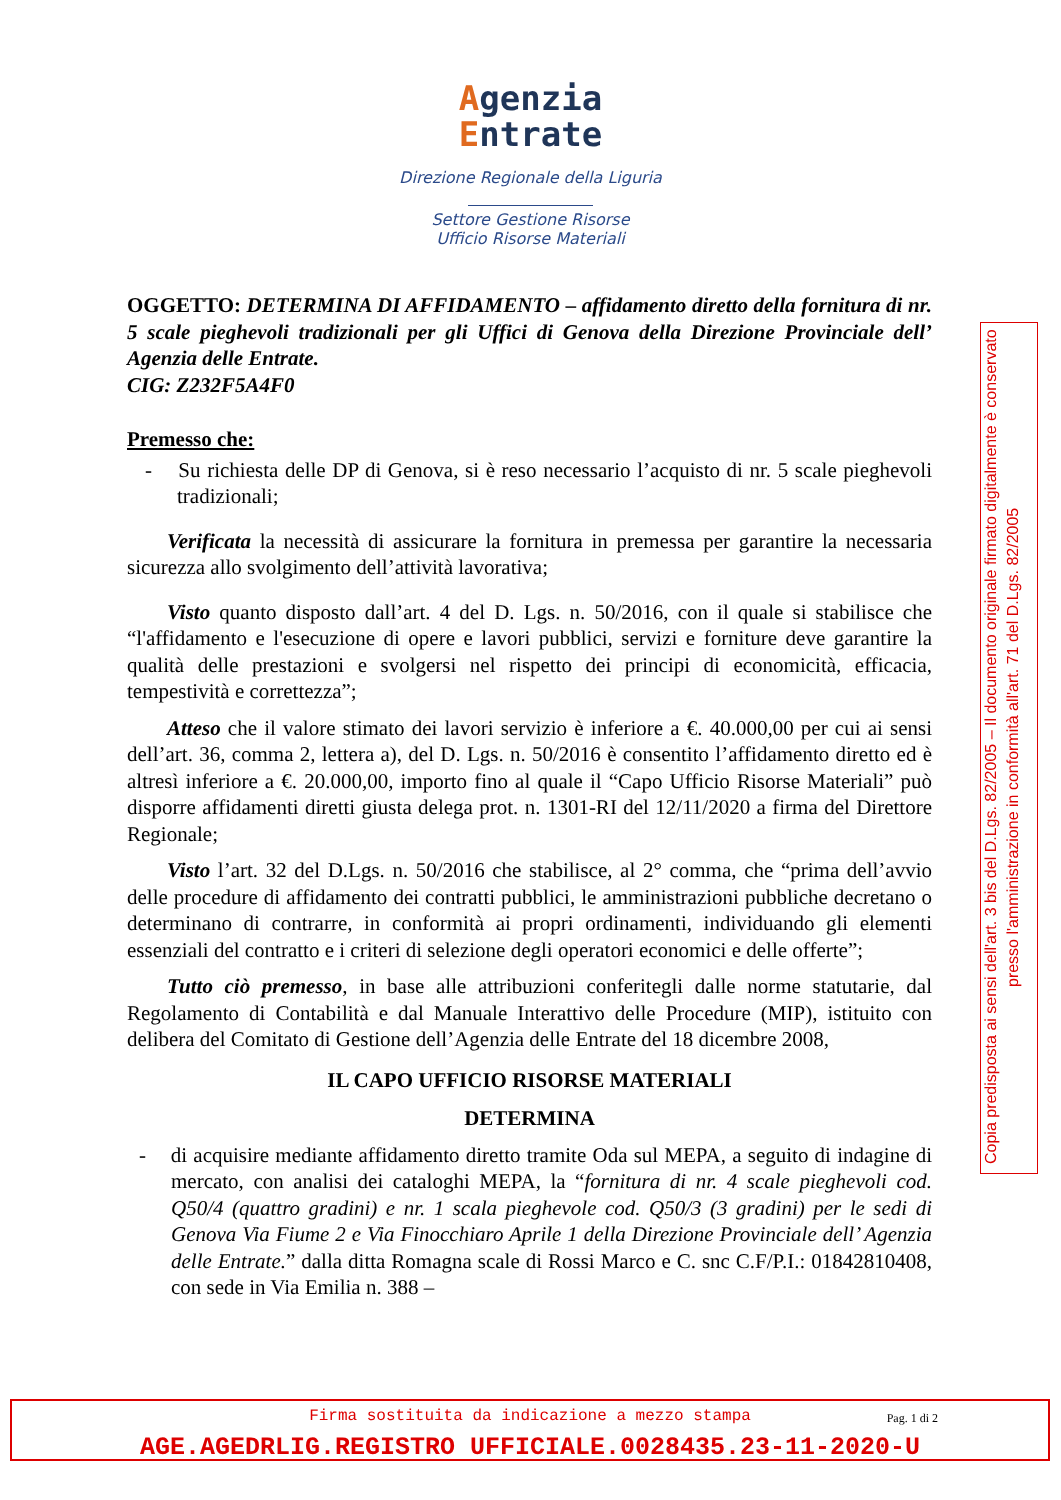Agenzia
Entrate
Direzione Regionale della Liguria
Settore Gestione Risorse
Ufficio Risorse Materiali
OGGETTO: DETERMINA DI AFFIDAMENTO – affidamento diretto della fornitura di nr. 5 scale pieghevoli tradizionali per gli Uffici di Genova della Direzione Provinciale dell’ Agenzia delle Entrate.
CIG: Z232F5A4F0
Premesso che:
- Su richiesta delle DP di Genova, si è reso necessario l’acquisto di nr. 5 scale pieghevoli tradizionali;
Verificata la necessità di assicurare la fornitura in premessa per garantire la necessaria sicurezza allo svolgimento dell’attività lavorativa;
Visto quanto disposto dall’art. 4 del D. Lgs. n. 50/2016, con il quale si stabilisce che “l'affidamento e l'esecuzione di opere e lavori pubblici, servizi e forniture deve garantire la qualità delle prestazioni e svolgersi nel rispetto dei principi di economicità, efficacia, tempestività e correttezza”;
Atteso che il valore stimato dei lavori servizio è inferiore a €. 40.000,00 per cui ai sensi dell’art. 36, comma 2, lettera a), del D. Lgs. n. 50/2016 è consentito l’affidamento diretto ed è altresì inferiore a €. 20.000,00, importo fino al quale il “Capo Ufficio Risorse Materiali” può disporre affidamenti diretti giusta delega prot. n. 1301-RI del 12/11/2020 a firma del Direttore Regionale;
Visto l’art. 32 del D.Lgs. n. 50/2016 che stabilisce, al 2° comma, che “prima dell’avvio delle procedure di affidamento dei contratti pubblici, le amministrazioni pubbliche decretano o determinano di contrarre, in conformità ai propri ordinamenti, individuando gli elementi essenziali del contratto e i criteri di selezione degli operatori economici e delle offerte”;
Tutto ciò premesso, in base alle attribuzioni conferitegli dalle norme statutarie, dal Regolamento di Contabilità e dal Manuale Interattivo delle Procedure (MIP), istituito con delibera del Comitato di Gestione dell’Agenzia delle Entrate del 18 dicembre 2008,
IL CAPO UFFICIO RISORSE MATERIALI
DETERMINA
- di acquisire mediante affidamento diretto tramite Oda sul MEPA, a seguito di indagine di mercato, con analisi dei cataloghi MEPA, la “fornitura di nr. 4 scale pieghevoli cod. Q50/4 (quattro gradini) e nr. 1 scala pieghevole cod. Q50/3 (3 gradini) per le sedi di Genova Via Fiume 2 e Via Finocchiaro Aprile 1 della Direzione Provinciale dell’ Agenzia delle Entrate.” dalla ditta Romagna scale di Rossi Marco e C. snc C.F/P.I.: 01842810408, con sede in Via Emilia n. 388 –
Copia predisposta ai sensi dell'art. 3 bis del D.Lgs. 82/2005 – Il documento originale firmato digitalmente è conservato presso l'amministrazione in conformità all'art. 71 del D.Lgs. 82/2005
Pag. 1 di 2
Firma sostituita da indicazione a mezzo stampa
AGE.AGEDRLIG.REGISTRO UFFICIALE.0028435.23-11-2020-U